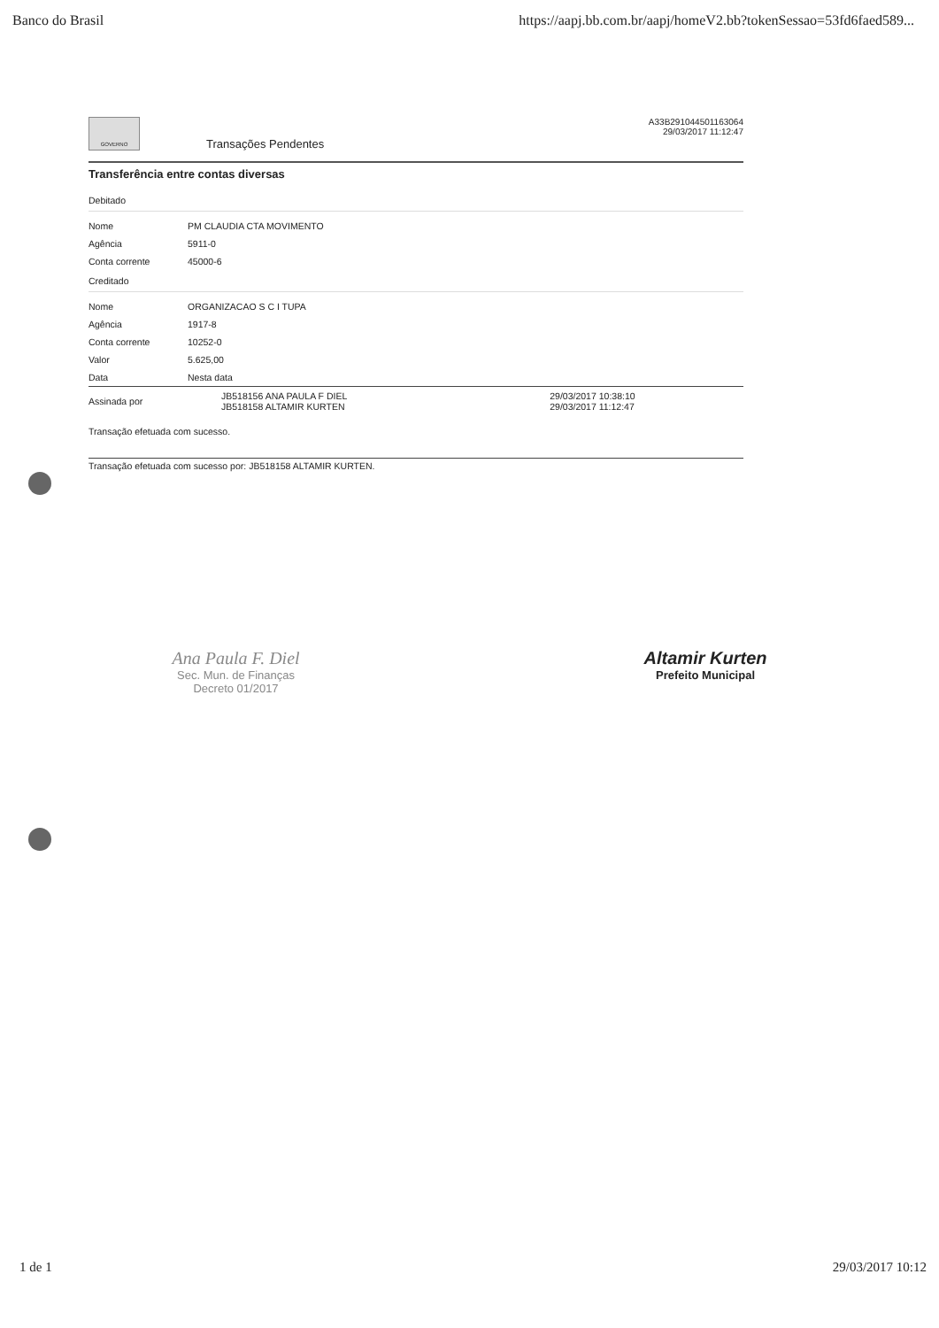Banco do Brasil https://aapj.bb.com.br/aapj/homeV2.bb?tokenSessao=53fd6faed589...
GOVERNO
Transações Pendentes
A33B291044501163064
29/03/2017 11:12:47
Transferência entre contas diversas
Debitado
| Nome | PM CLAUDIA CTA MOVIMENTO |
| Agência | 5911-0 |
| Conta corrente | 45000-6 |
Creditado
| Nome | ORGANIZACAO S C I TUPA |
| Agência | 1917-8 |
| Conta corrente | 10252-0 |
| Valor | 5.625,00 |
| Data | Nesta data |
| Assinada por | JB518156 ANA PAULA F DIEL JB518158 ALTAMIR KURTEN | 29/03/2017 10:38:10 29/03/2017 11:12:47 |
Transação efetuada com sucesso.
Transação efetuada com sucesso por: JB518158 ALTAMIR KURTEN.
Ana Paula F. Diel
Sec. Mun. de Finanças
Decreto 01/2017
Altamir Kurten
Prefeito Municipal
1 de 1 29/03/2017 10:12